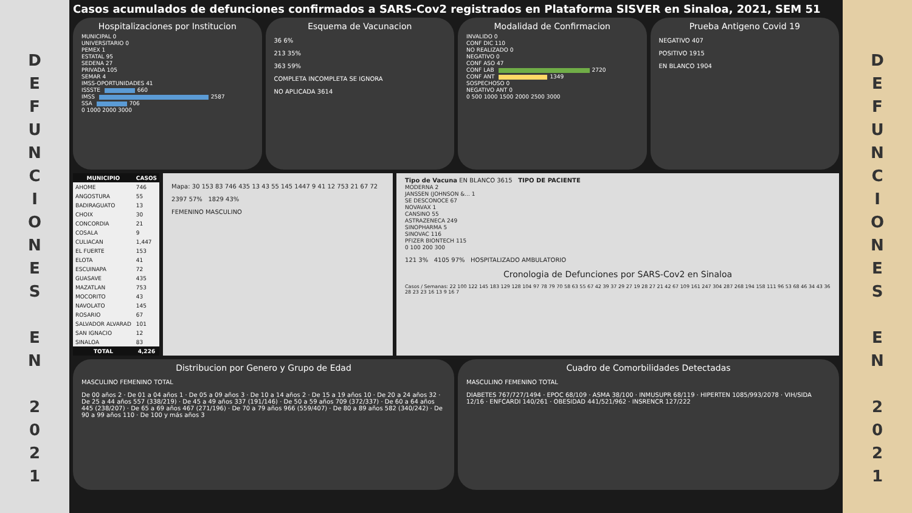D
E
F
U
N
C
I
O
N
E
S
E
N
2
0
2
1
Casos acumulados de defunciones confirmados a SARS-Cov2 registrados en Plataforma SISVER en Sinaloa, 2021, SEM 51
Hospitalizaciones por Institucion
MUNICIPAL 0
UNIVERSITARIO 0
PEMEX 1
ESTATAL 95
SEDENA 27
PRIVADA 105
SEMAR 4
IMSS-OPORTUNIDADES 41
ISSSTE 660
IMSS 2587
SSA 706
0 1000 2000 3000
Esquema de Vacunacion
36 6%
213 35%
363 59%
COMPLETA INCOMPLETA SE IGNORA
NO APLICADA 3614
Modalidad de Confirmacion
INVALIDO 0
CONF DIC 110
NO REALIZADO 0
NEGATIVO 0
CONF ASO 47
CONF LAB 2720
CONF ANT 1349
SOSPECHOSO 0
NEGATIVO ANT 0
0 500 1000 1500 2000 2500 3000
Prueba Antigeno Covid 19
NEGATIVO 407
POSITIVO 1915
EN BLANCO 1904
| MUNICIPIO | CASOS |
| --- | --- |
| AHOME | 746 |
| ANGOSTURA | 55 |
| BADIRAGUATO | 13 |
| CHOIX | 30 |
| CONCORDIA | 21 |
| COSALA | 9 |
| CULIACAN | 1,447 |
| EL FUERTE | 153 |
| ELOTA | 41 |
| ESCUINAPA | 72 |
| GUASAVE | 435 |
| MAZATLAN | 753 |
| MOCORITO | 43 |
| NAVOLATO | 145 |
| ROSARIO | 67 |
| SALVADOR ALVARAD | 101 |
| SAN IGNACIO | 12 |
| SINALOA | 83 |
| TOTAL | 4,226 |
Mapa: 30 153 83 746 435 13 43 55 145 1447 9 41 12 753 21 67 72
2397 57% 1829 43%
FEMENINO MASCULINO
Tipo de Vacuna EN BLANCO 3615 TIPO DE PACIENTE
MODERNA 2
JANSSEN (JOHNSON &... 1
SE DESCONOCE 67
NOVAVAX 1
CANSINO 55
ASTRAZENECA 249
SINOPHARMA 5
SINOVAC 116
PFIZER BIONTECH 115
0 100 200 300
121 3% 4105 97% HOSPITALIZADO AMBULATORIO
Cronologia de Defunciones por SARS-Cov2 en Sinaloa
Casos / Semanas: 22 100 122 145 183 129 128 104 97 78 79 70 58 63 55 67 42 39 37 29 27 19 28 27 21 42 67 109 161 247 304 287 268 194 158 111 96 53 68 46 34 43 36 28 23 23 16 13 9 16 7
Distribucion por Genero y Grupo de Edad
MASCULINO FEMENINO TOTAL
De 00 años 2 · De 01 a 04 años 1 · De 05 a 09 años 3 · De 10 a 14 años 2 · De 15 a 19 años 10 · De 20 a 24 años 32 · De 25 a 44 años 557 (338/219) · De 45 a 49 años 337 (191/146) · De 50 a 59 años 709 (372/337) · De 60 a 64 años 445 (238/207) · De 65 a 69 años 467 (271/196) · De 70 a 79 años 966 (559/407) · De 80 a 89 años 582 (340/242) · De 90 a 99 años 110 · De 100 y más años 3
Cuadro de Comorbilidades Detectadas
MASCULINO FEMENINO TOTAL
DIABETES 767/727/1494 · EPOC 68/109 · ASMA 38/100 · INMUSUPR 68/119 · HIPERTEN 1085/993/2078 · VIH/SIDA 12/16 · ENFCARDI 140/261 · OBESIDAD 441/521/962 · INSRENCR 127/222
D
E
F
U
N
C
I
O
N
E
S
E
N
2
0
2
1